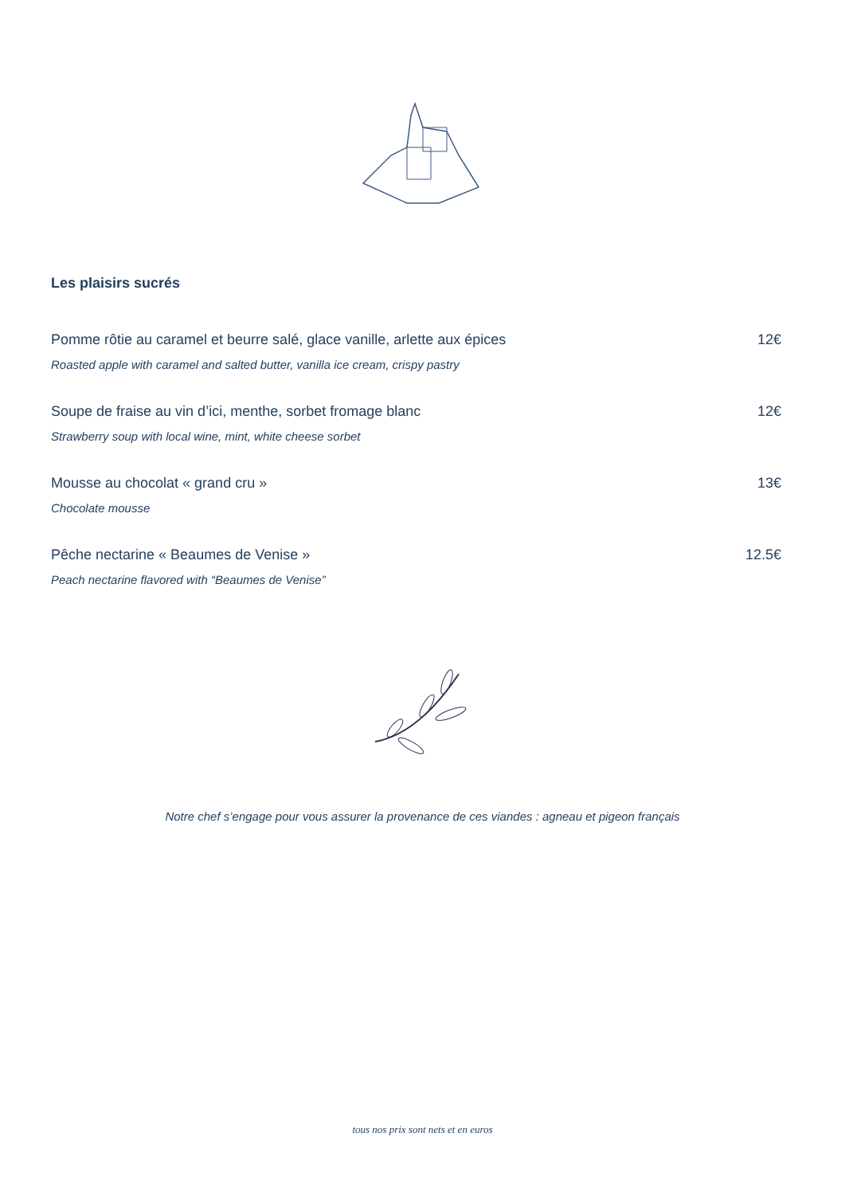Les plaisirs sucrés
Pomme rôtie au caramel et beurre salé, glace vanille, arlette aux épices 12€
Roasted apple with caramel and salted butter, vanilla ice cream, crispy pastry
Soupe de fraise au vin d’ici, menthe, sorbet fromage blanc 12€
Strawberry soup with local wine, mint, white cheese sorbet
Mousse au chocolat « grand cru » 13€
Chocolate mousse
Pêche nectarine « Beaumes de Venise » 12.5€
Peach nectarine flavored with “Beaumes de Venise”
Notre chef s’engage pour vous assurer la provenance de ces viandes : agneau et pigeon français
tous nos prix sont nets et en euros